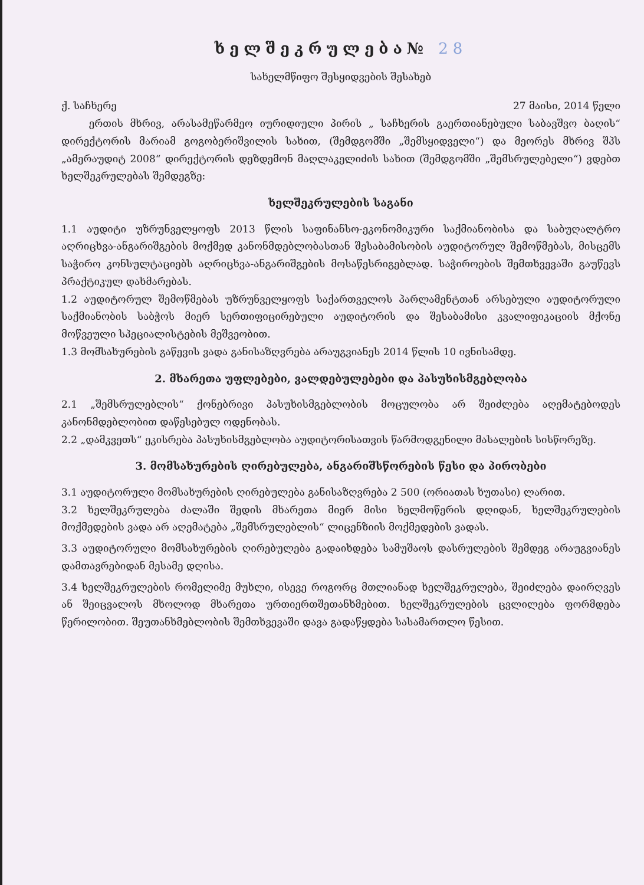ხელშეკრულება№ 28
სახელმწიფო შესყიდვების შესახებ
ქ. საჩხერე 27 მაისი, 2014 წელი
ერთის მხრივ, არასამეწარმეო იურიდიული პირის „ საჩხერის გაერთიანებული საბავშვო ბაღის“ დირექტორის მარიამ გოგობერიშვილის სახით, (შემდგომში „შემსყიდველი“) და მეორეს მხრივ შპს „ამერაუდიტ 2008“ დირექტორის დეზდემონ მაღლაკელიძის სახით (შემდგომში „შემსრულებელი“) ვდებთ ხელშეკრულებას შემდეგზე:
ხელშეკრულების საგანი
1.1 აუდიტი უზრუნველყოფს 2013 წლის საფინანსო-ეკონომიკური საქმიანობისა და საბუღალტრო აღრიცხვა-ანგარიშგების მოქმედ კანონმდებლობასთან შესაბამისობის აუდიტორულ შემოწმებას, მისცემს საჭირო კონსულტაციებს აღრიცხვა-ანგარიშგების მოსაწესრიგებლად. საჭიროების შემთხვევაში გაუწევს პრაქტიკულ დახმარებას.
1.2 აუდიტორულ შემოწმებას უზრუნველყოფს საქართველოს პარლამენტთან არსებული აუდიტორული საქმიანობის საბჭოს მიერ სერთიფიცირებული აუდიტორის და შესაბამისი კვალიფიკაციის მქონე მოწვეული სპეციალისტების მეშვეობით.
1.3 მომსახურების გაწევის ვადა განისაზღვრება არაუგვიანეს 2014 წლის 10 ივნისამდე.
2. მხარეთა უფლებები, ვალდებულებები და პასუხისმგებლობა
2.1 „შემსრულებლის“ ქონებრივი პასუხისმგებლობის მოცულობა არ შეიძლება აღემატებოდეს კანონმდებლობით დაწესებულ ოდენობას.
2.2 „დამკვეთს“ ეკისრება პასუხისმგებლობა აუდიტორისათვის წარმოდგენილი მასალების სისწორეზე.
3. მომსახურების ღირებულება, ანგარიშსწორების წესი და პირობები
3.1 აუდიტორული მომსახურების ღირებულება განისაზღვრება 2 500 (ორიათას ხუთასი) ლარით.
3.2 ხელშეკრულება ძალაში შედის მხარეთა მიერ მისი ხელმოწერის დღიდან, ხელშეკრულების მოქმედების ვადა არ აღემატება „შემსრულებლის“ ლიცენზიის მოქმედების ვადას.
3.3 აუდიტორული მომსახურების ღირებულება გადაიხდება სამუშაოს დასრულების შემდეგ არაუგვიანეს დამთავრებიდან მესამე დღისა.
3.4 ხელშეკრულების რომელიმე მუხლი, ისევე როგორც მთლიანად ხელშეკრულება, შეიძლება დაირღვეს ან შეიცვალოს მხოლოდ მხარეთა ურთიერთშეთანხმებით. ხელშეკრულების ცვლილება ფორმდება წერილობით. შეუთანხმებლობის შემთხვევაში დავა გადაწყდება სასამართლო წესით.